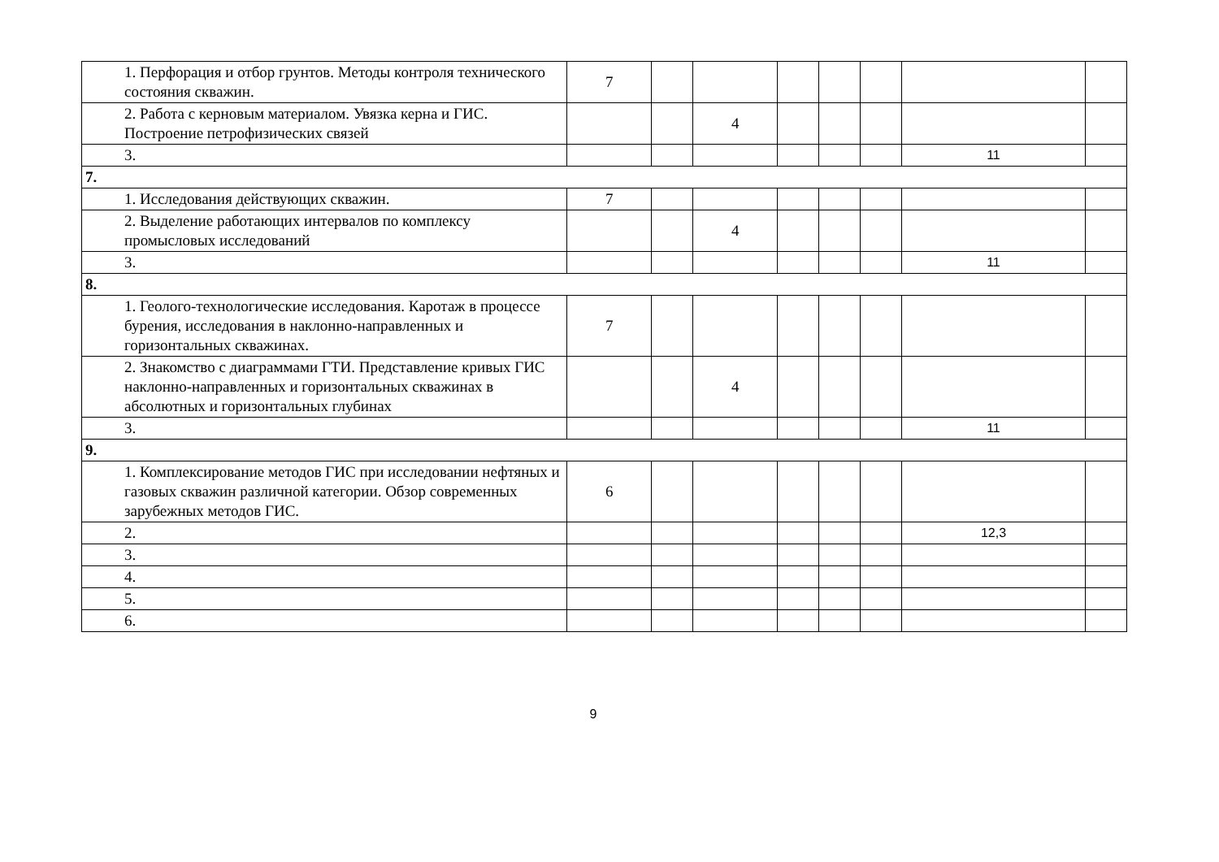| 1. Перфорация и отбор грунтов. Методы контроля технического состояния скважин. | 7 | | | | | | | |
| 2. Работа с керновым материалом. Увязка керна и ГИС. Построение петрофизических связей | | | 4 | | | | | |
| 3. | | | | | | | 11 | |
| 7. | | | | | | | | |
| 1. Исследования действующих скважин. | 7 | | | | | | | |
| 2. Выделение работающих интервалов по комплексу промысловых исследований | | | 4 | | | | | |
| 3. | | | | | | | 11 | |
| 8. | | | | | | | | |
| 1. Геолого-технологические исследования. Каротаж в процессе бурения, исследования в наклонно-направленных и горизонтальных скважинах. | 7 | | | | | | | |
| 2. Знакомство с диаграммами ГТИ. Представление кривых ГИС наклонно-направленных и горизонтальных скважинах в абсолютных и горизонтальных глубинах | | | 4 | | | | | |
| 3. | | | | | | | 11 | |
| 9. | | | | | | | | |
| 1. Комплексирование методов ГИС при исследовании нефтяных и газовых скважин различной категории. Обзор современных зарубежных методов ГИС. | 6 | | | | | | | |
| 2. | | | | | | | 12,3 | |
| 3. | | | | | | | | |
| 4. | | | | | | | | |
| 5. | | | | | | | | |
| 6. | | | | | | | | |
9